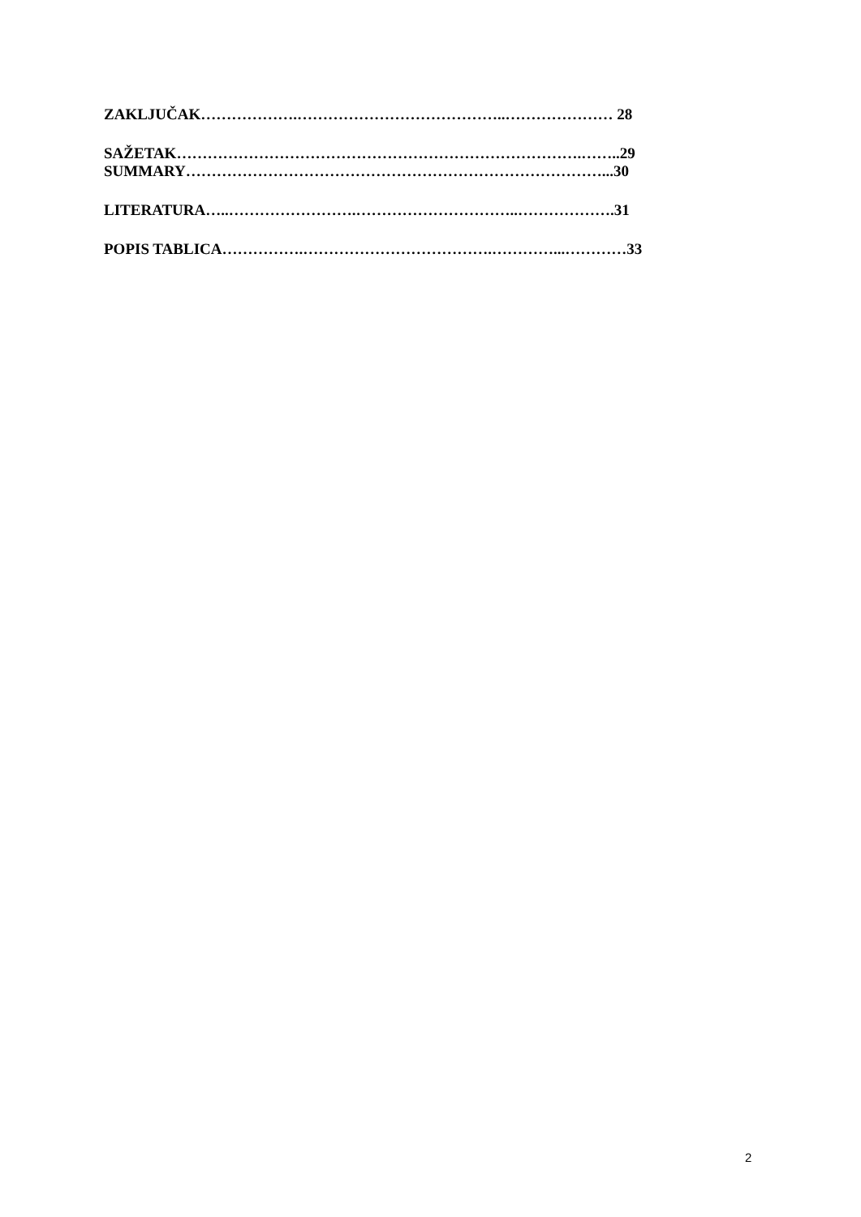ZAKLJUČAK……………….…………………………………..………………… 28
SAŽETAK…………………………………………………………………….……..29
SUMMARY………………………………………………………………………...30
LITERATURA…..…………………….…………………………..……………….31
POPIS TABLICA…………….……………………………….…………...…………33
2